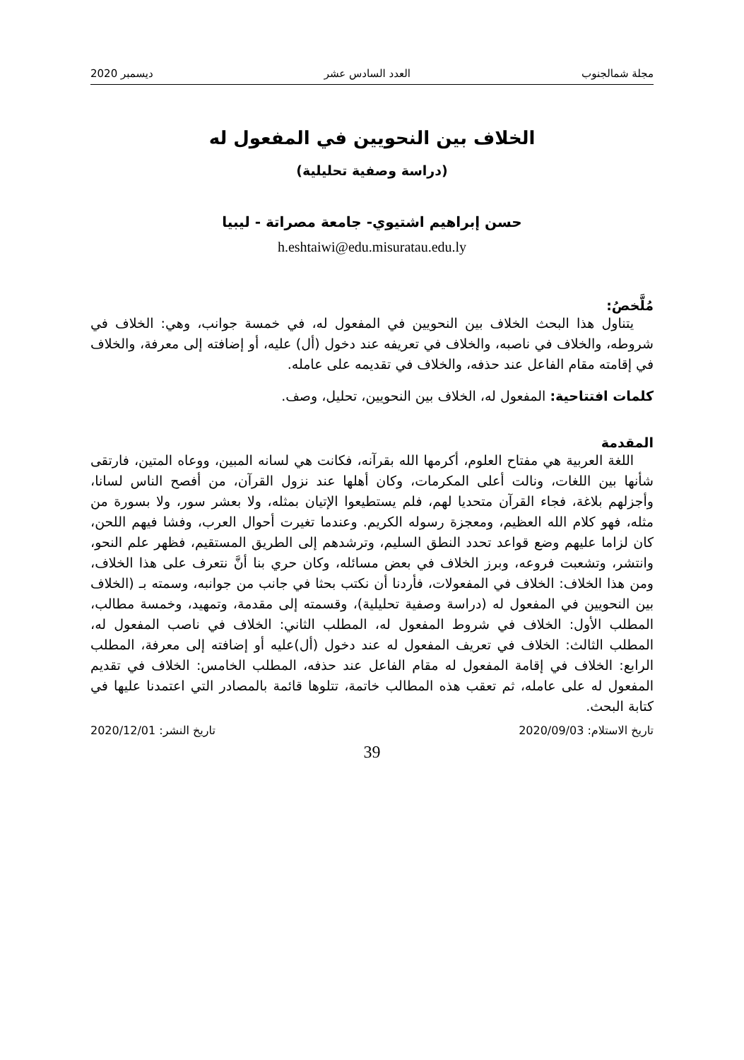مجلة شمالجنوب العدد السادس عشر ديسمبر 2020
الخلاف بين النحويين في المفعول له
(دراسة وصفية تحليلية)
حسن إبراهيم اشتيوي- جامعة مصراتة - ليبيا
h.eshtaiwi@edu.misuratau.edu.ly
مُلَّخصُ:
يتناول هذا البحث الخلاف بين النحويين في المفعول له، في خمسة جوانب، وهي: الخلاف في شروطه، والخلاف في ناصبه، والخلاف في تعريفه عند دخول (أل) عليه، أو إضافته إلى معرفة، والخلاف في إقامته مقام الفاعل عند حذفه، والخلاف في تقديمه على عامله.
كلمات افتتاحية: المفعول له، الخلاف بين النحويين، تحليل، وصف.
المقدمة
اللغة العربية هي مفتاح العلوم، أكرمها الله بقرآنه، فكانت هي لسانه المبين، ووعاه المتين، فارتقى شأنها بين اللغات، ونالت أعلى المكرمات، وكان أهلها عند نزول القرآن، من أفصح الناس لسانا، وأجزلهم بلاغة، فجاء القرآن متحديا لهم، فلم يستطيعوا الإتيان بمثله، ولا بعشر سور، ولا بسورة من مثله، فهو كلام الله العظيم، ومعجزة رسوله الكريم. وعندما تغيرت أحوال العرب، وفشا فيهم اللحن، كان لزاما عليهم وضع قواعد تحدد النطق السليم، وترشدهم إلى الطريق المستقيم، فظهر علم النحو، وانتشر، وتشعبت فروعه، وبرز الخلاف في بعض مسائله، وكان حري بنا أنَّ نتعرف على هذا الخلاف، ومن هذا الخلاف: الخلاف في المفعولات، فأردنا أن نكتب بحثا في جانب من جوانبه، وسمته بـ (الخلاف بين النحويين في المفعول له (دراسة وصفية تحليلية)، وقسمته إلى مقدمة، وتمهيد، وخمسة مطالب، المطلب الأول: الخلاف في شروط المفعول له، المطلب الثاني: الخلاف في ناصب المفعول له، المطلب الثالث: الخلاف في تعريف المفعول له عند دخول (أل)عليه أو إضافته إلى معرفة، المطلب الرابع: الخلاف في إقامة المفعول له مقام الفاعل عند حذفه، المطلب الخامس: الخلاف في تقديم المفعول له على عامله، ثم تعقب هذه المطالب خاتمة، تتلوها قائمة بالمصادر التي اعتمدنا عليها في كتابة البحث.
تاريخ الاستلام: 2020/09/03 تاريخ النشر: 2020/12/01
39